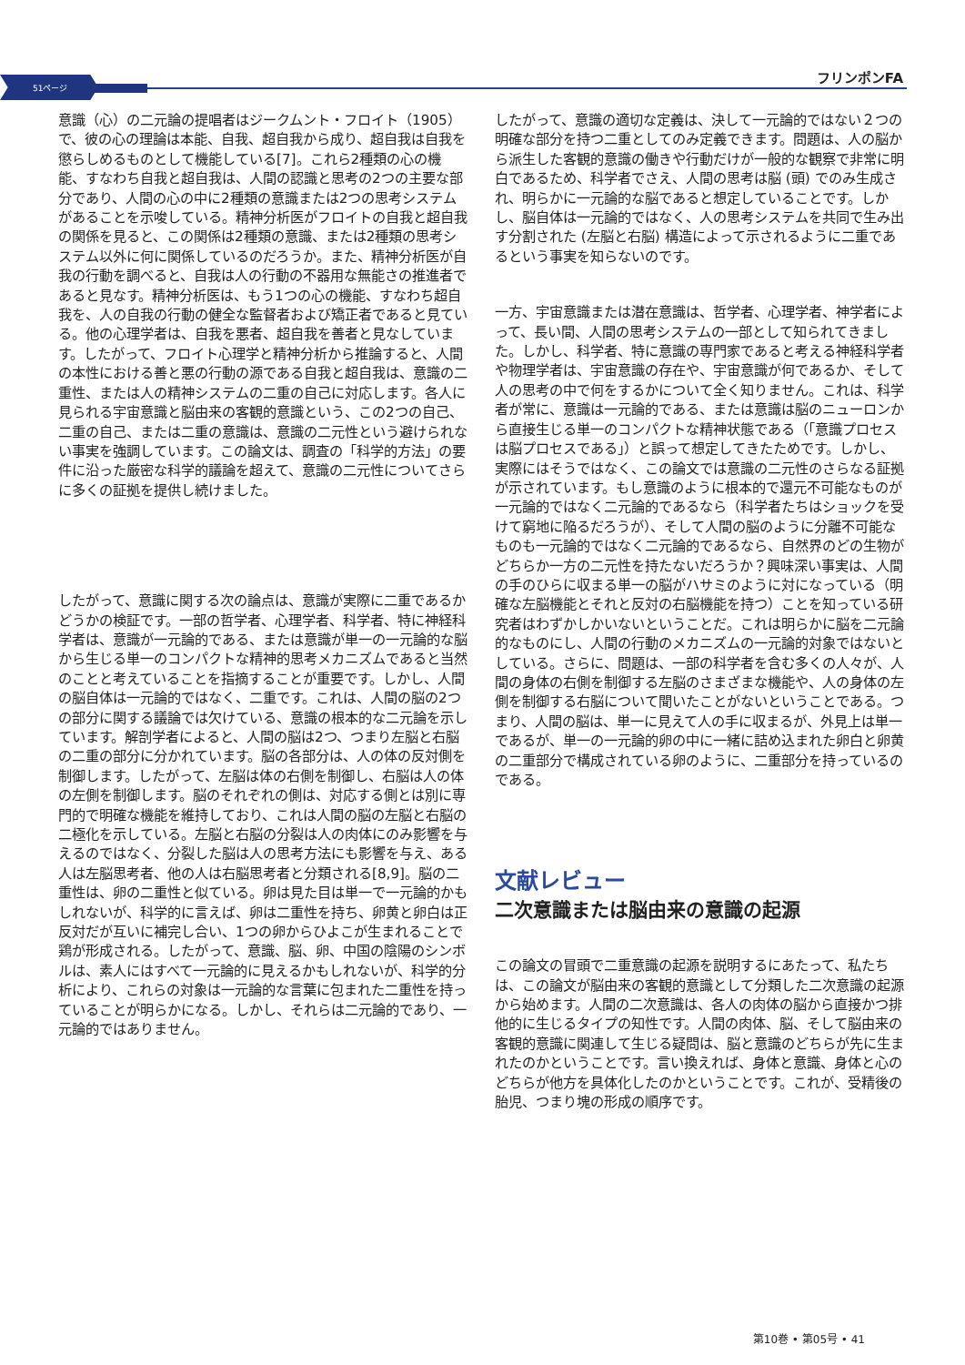51ページ
フリンポンFA
意識（心）の二元論の提唱者はジークムント・フロイト（1905）で、彼の心の理論は本能、自我、超自我から成り、超自我は自我を懲らしめるものとして機能している[7]。これら2種類の心の機能、すなわち自我と超自我は、人間の認識と思考の2つの主要な部分であり、人間の心の中に2種類の意識または2つの思考システムがあることを示唆している。精神分析医がフロイトの自我と超自我の関係を見ると、この関係は2種類の意識、または2種類の思考システム以外に何に関係しているのだろうか。また、精神分析医が自我の行動を調べると、自我は人の行動の不器用な無能さの推進者であると見なす。精神分析医は、もう1つの心の機能、すなわち超自我を、人の自我の行動の健全な監督者および矯正者であると見ている。他の心理学者は、自我を悪者、超自我を善者と見なしています。したがって、フロイト心理学と精神分析から推論すると、人間の本性における善と悪の行動の源である自我と超自我は、意識の二重性、または人の精神システムの二重の自己に対応します。各人に見られる宇宙意識と脳由来の客観的意識という、この2つの自己、二重の自己、または二重の意識は、意識の二元性という避けられない事実を強調しています。この論文は、調査の「科学的方法」の要件に沿った厳密な科学的議論を超えて、意識の二元性についてさらに多くの証拠を提供し続けました。
したがって、意識に関する次の論点は、意識が実際に二重であるかどうかの検証です。一部の哲学者、心理学者、科学者、特に神経科学者は、意識が一元論的である、または意識が単一の一元論的な脳から生じる単一のコンパクトな精神的思考メカニズムであると当然のことと考えていることを指摘することが重要です。しかし、人間の脳自体は一元論的ではなく、二重です。これは、人間の脳の2つの部分に関する議論では欠けている、意識の根本的な二元論を示しています。解剖学者によると、人間の脳は2つ、つまり左脳と右脳の二重の部分に分かれています。脳の各部分は、人の体の反対側を制御します。したがって、左脳は体の右側を制御し、右脳は人の体の左側を制御します。脳のそれぞれの側は、対応する側とは別に専門的で明確な機能を維持しており、これは人間の脳の左脳と右脳の二極化を示している。左脳と右脳の分裂は人の肉体にのみ影響を与えるのではなく、分裂した脳は人の思考方法にも影響を与え、ある人は左脳思考者、他の人は右脳思考者と分類される[8,9]。脳の二重性は、卵の二重性と似ている。卵は見た目は単一で一元論的かもしれないが、科学的に言えば、卵は二重性を持ち、卵黄と卵白は正反対だが互いに補完し合い、1つの卵からひよこが生まれることで鶏が形成される。したがって、意識、脳、卵、中国の陰陽のシンボルは、素人にはすべて一元論的に見えるかもしれないが、科学的分析により、これらの対象は一元論的な言葉に包まれた二重性を持っていることが明らかになる。しかし、それらは二元論的であり、一元論的ではありません。
したがって、意識の適切な定義は、決して一元論的ではない２つの明確な部分を持つ二重としてのみ定義できます。問題は、人の脳から派生した客観的意識の働きや行動だけが一般的な観察で非常に明白であるため、科学者でさえ、人間の思考は脳 (頭) でのみ生成され、明らかに一元論的な脳であると想定していることです。しかし、脳自体は一元論的ではなく、人の思考システムを共同で生み出す分割された (左脳と右脳) 構造によって示されるように二重であるという事実を知らないのです。
一方、宇宙意識または潜在意識は、哲学者、心理学者、神学者によって、長い間、人間の思考システムの一部として知られてきました。しかし、科学者、特に意識の専門家であると考える神経科学者や物理学者は、宇宙意識の存在や、宇宙意識が何であるか、そして人の思考の中で何をするかについて全く知りません。これは、科学者が常に、意識は一元論的である、または意識は脳のニューロンから直接生じる単一のコンパクトな精神状態である（「意識プロセスは脳プロセスである」）と誤って想定してきたためです。しかし、実際にはそうではなく、この論文では意識の二元性のさらなる証拠が示されています。もし意識のように根本的で還元不可能なものが一元論的ではなく二元論的であるなら（科学者たちはショックを受けて窮地に陥るだろうが）、そして人間の脳のように分離不可能なものも一元論的ではなく二元論的であるなら、自然界のどの生物がどちらか一方の二元性を持たないだろうか？興味深い事実は、人間の手のひらに収まる単一の脳がハサミのように対になっている（明確な左脳機能とそれと反対の右脳機能を持つ）ことを知っている研究者はわずかしかいないということだ。これは明らかに脳を二元論的なものにし、人間の行動のメカニズムの一元論的対象ではないとしている。さらに、問題は、一部の科学者を含む多くの人々が、人間の身体の右側を制御する左脳のさまざまな機能や、人の身体の左側を制御する右脳について聞いたことがないということである。つまり、人間の脳は、単一に見えて人の手に収まるが、外見上は単一であるが、単一の一元論的卵の中に一緒に詰め込まれた卵白と卵黄の二重部分で構成されている卵のように、二重部分を持っているのである。
文献レビュー
二次意識または脳由来の意識の起源
この論文の冒頭で二重意識の起源を説明するにあたって、私たちは、この論文が脳由来の客観的意識として分類した二次意識の起源から始めます。人間の二次意識は、各人の肉体の脳から直接かつ排他的に生じるタイプの知性です。人間の肉体、脳、そして脳由来の客観的意識に関連して生じる疑問は、脳と意識のどちらが先に生まれたのかということです。言い換えれば、身体と意識、身体と心のどちらが他方を具体化したのかということです。これが、受精後の胎児、つまり塊の形成の順序です。
第10巻 • 第05号 • 41